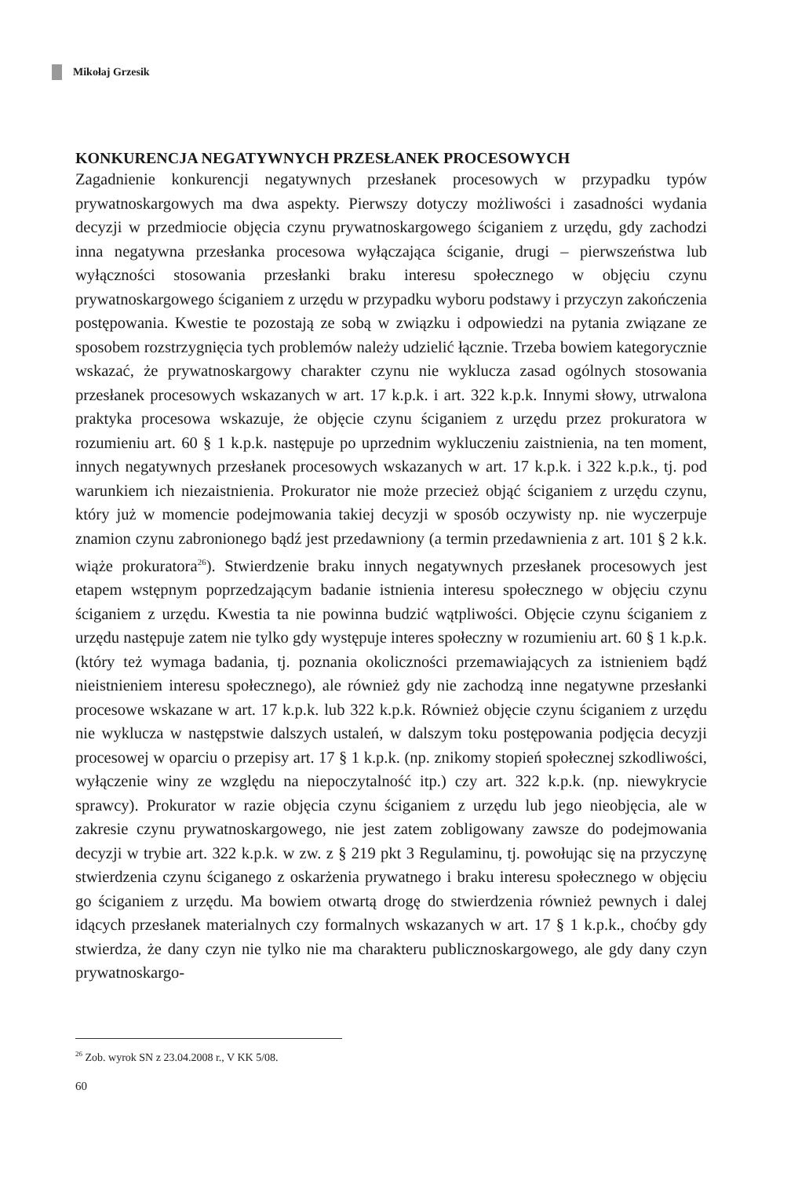Mikołaj Grzesik
KONKURENCJA NEGATYWNYCH PRZESŁANEK PROCESOWYCH
Zagadnienie konkurencji negatywnych przesłanek procesowych w przypadku typów prywatnoskargowych ma dwa aspekty. Pierwszy dotyczy możliwości i zasadności wydania decyzji w przedmiocie objęcia czynu prywatnoskargowego ściganiem z urzędu, gdy zachodzi inna negatywna przesłanka procesowa wyłączająca ściganie, drugi – pierwszeństwa lub wyłączności stosowania przesłanki braku interesu społecznego w objęciu czynu prywatnoskargowego ściganiem z urzędu w przypadku wyboru podstawy i przyczyn zakończenia postępowania. Kwestie te pozostają ze sobą w związku i odpowiedzi na pytania związane ze sposobem rozstrzygnięcia tych problemów należy udzielić łącznie. Trzeba bowiem kategorycznie wskazać, że prywatnoskargowy charakter czynu nie wyklucza zasad ogólnych stosowania przesłanek procesowych wskazanych w art. 17 k.p.k. i art. 322 k.p.k. Innymi słowy, utrwalona praktyka procesowa wskazuje, że objęcie czynu ściganiem z urzędu przez prokuratora w rozumieniu art. 60 § 1 k.p.k. następuje po uprzednim wykluczeniu zaistnienia, na ten moment, innych negatywnych przesłanek procesowych wskazanych w art. 17 k.p.k. i 322 k.p.k., tj. pod warunkiem ich niezaistnienia. Prokurator nie może przecież objąć ściganiem z urzędu czynu, który już w momencie podejmowania takiej decyzji w sposób oczywisty np. nie wyczerpuje znamion czynu zabronionego bądź jest przedawniony (a termin przedawnienia z art. 101 § 2 k.k. wiąże prokuratora<sup>26</sup>). Stwierdzenie braku innych negatywnych przesłanek procesowych jest etapem wstępnym poprzedzającym badanie istnienia interesu społecznego w objęciu czynu ściganiem z urzędu. Kwestia ta nie powinna budzić wątpliwości. Objęcie czynu ściganiem z urzędu następuje zatem nie tylko gdy występuje interes społeczny w rozumieniu art. 60 § 1 k.p.k. (który też wymaga badania, tj. poznania okoliczności przemawiających za istnieniem bądź nieistnieniem interesu społecznego), ale również gdy nie zachodzą inne negatywne przesłanki procesowe wskazane w art. 17 k.p.k. lub 322 k.p.k. Również objęcie czynu ściganiem z urzędu nie wyklucza w następstwie dalszych ustaleń, w dalszym toku postępowania podjęcia decyzji procesowej w oparciu o przepisy art. 17 § 1 k.p.k. (np. znikomy stopień społecznej szkodliwości, wyłączenie winy ze względu na niepoczytalność itp.) czy art. 322 k.p.k. (np. niewykrycie sprawcy). Prokurator w razie objęcia czynu ściganiem z urzędu lub jego nieobjęcia, ale w zakresie czynu prywatnoskargowego, nie jest zatem zobligowany zawsze do podejmowania decyzji w trybie art. 322 k.p.k. w zw. z § 219 pkt 3 Regulaminu, tj. powołując się na przyczynę stwierdzenia czynu ściganego z oskarżenia prywatnego i braku interesu społecznego w objęciu go ściganiem z urzędu. Ma bowiem otwartą drogę do stwierdzenia również pewnych i dalej idących przesłanek materialnych czy formalnych wskazanych w art. 17 § 1 k.p.k., choćby gdy stwierdza, że dany czyn nie tylko nie ma charakteru publicznoskargowego, ale gdy dany czyn prywatnoskargo-
<sup>26</sup> Zob. wyrok SN z 23.04.2008 r., V KK 5/08.
60